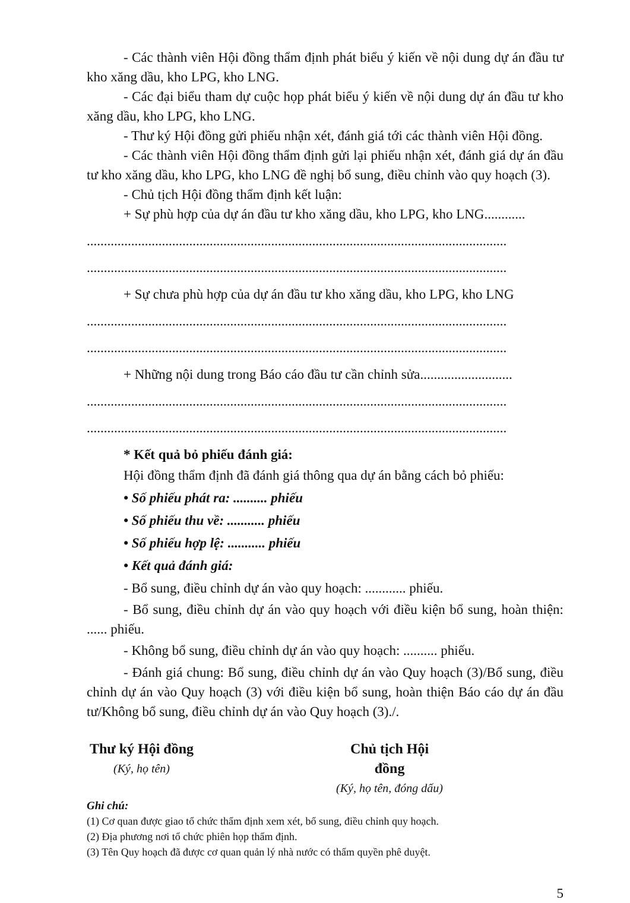- Các thành viên Hội đồng thẩm định phát biểu ý kiến về nội dung dự án đầu tư kho xăng dầu, kho LPG, kho LNG.
- Các đại biểu tham dự cuộc họp phát biểu ý kiến về nội dung dự án đầu tư kho xăng dầu, kho LPG, kho LNG.
- Thư ký Hội đồng gửi phiếu nhận xét, đánh giá tới các thành viên Hội đồng.
- Các thành viên Hội đồng thẩm định gửi lại phiếu nhận xét, đánh giá dự án đầu tư kho xăng dầu, kho LPG, kho LNG đề nghị bổ sung, điều chỉnh vào quy hoạch (3).
- Chủ tịch Hội đồng thẩm định kết luận:
+ Sự phù hợp của dự án đầu tư kho xăng dầu, kho LPG, kho LNG............
...........................................................................................................................
...........................................................................................................................
+ Sự chưa phù hợp của dự án đầu tư kho xăng dầu, kho LPG, kho LNG
...........................................................................................................................
...........................................................................................................................
+ Những nội dung trong Báo cáo đầu tư cần chỉnh sửa...........................
...........................................................................................................................
...........................................................................................................................
* Kết quả bỏ phiếu đánh giá:
Hội đồng thẩm định đã đánh giá thông qua dự án bằng cách bỏ phiếu:
• Số phiếu phát ra: .......... phiếu
• Số phiếu thu về: ........... phiếu
• Số phiếu hợp lệ: ........... phiếu
• Kết quả đánh giá:
- Bổ sung, điều chỉnh dự án vào quy hoạch: ............ phiếu.
- Bổ sung, điều chỉnh dự án vào quy hoạch với điều kiện bổ sung, hoàn thiện: ...... phiếu.
- Không bổ sung, điều chỉnh dự án vào quy hoạch: .......... phiếu.
- Đánh giá chung: Bổ sung, điều chỉnh dự án vào Quy hoạch (3)/Bổ sung, điều chỉnh dự án vào Quy hoạch (3) với điều kiện bổ sung, hoàn thiện Báo cáo dự án đầu tư/Không bổ sung, điều chỉnh dự án vào Quy hoạch (3)./.
Thư ký Hội đồng
(Ký, họ tên)
Chủ tịch Hội đồng
(Ký, họ tên, đóng dấu)
Ghi chú:
(1) Cơ quan được giao tổ chức thẩm định xem xét, bổ sung, điều chỉnh quy hoạch.
(2) Địa phương nơi tổ chức phiên họp thẩm định.
(3) Tên Quy hoạch đã được cơ quan quản lý nhà nước có thẩm quyền phê duyệt.
5